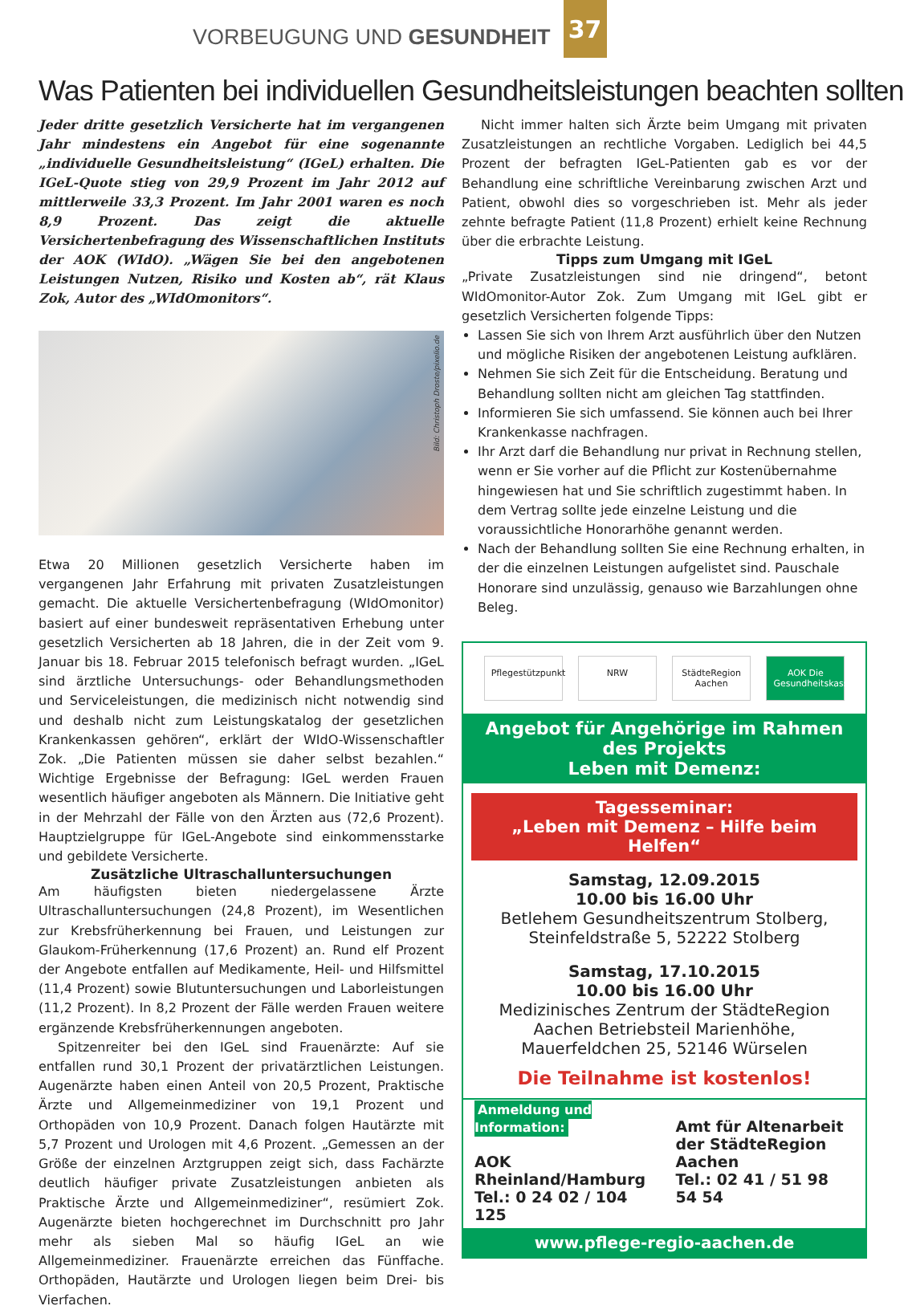VORBEUGUNG UND GESUNDHEIT
37
Was Patienten bei individuellen Gesundheitsleistungen beachten sollten
Jeder dritte gesetzlich Versicherte hat im vergangenen Jahr mindestens ein Angebot für eine sogenannte „individuelle Gesundheitsleistung“ (IGeL) erhalten. Die IGeL-Quote stieg von 29,9 Prozent im Jahr 2012 auf mittlerweile 33,3 Prozent. Im Jahr 2001 waren es noch 8,9 Prozent. Das zeigt die aktuelle Versichertenbefragung des Wissenschaftlichen Instituts der AOK (WIdO). „Wägen Sie bei den angebotenen Leistungen Nutzen, Risiko und Kosten ab“, rät Klaus Zok, Autor des „WIdOmonitors“.
Bild: Christoph Droste/pixelio.de
Etwa 20 Millionen gesetzlich Versicherte haben im vergangenen Jahr Erfahrung mit privaten Zusatzleistungen gemacht. Die aktuelle Versichertenbefragung (WIdOmonitor) basiert auf einer bundesweit repräsentativen Erhebung unter gesetzlich Versicherten ab 18 Jahren, die in der Zeit vom 9. Januar bis 18. Februar 2015 telefonisch befragt wurden. „IGeL sind ärztliche Untersuchungs- oder Behandlungsmethoden und Serviceleistungen, die medizinisch nicht notwendig sind und deshalb nicht zum Leistungskatalog der gesetzlichen Krankenkassen gehören“, erklärt der WIdO-Wissenschaftler Zok. „Die Patienten müssen sie daher selbst bezahlen.“ Wichtige Ergebnisse der Befragung: IGeL werden Frauen wesentlich häufiger angeboten als Männern. Die Initiative geht in der Mehrzahl der Fälle von den Ärzten aus (72,6 Prozent). Hauptzielgruppe für IGeL-Angebote sind einkommensstarke und gebildete Versicherte.
Zusätzliche Ultraschalluntersuchungen
Am häufigsten bieten niedergelassene Ärzte Ultraschalluntersuchungen (24,8 Prozent), im Wesentlichen zur Krebsfrüherkennung bei Frauen, und Leistungen zur Glaukom-Früherkennung (17,6 Prozent) an. Rund elf Prozent der Angebote entfallen auf Medikamente, Heil- und Hilfsmittel (11,4 Prozent) sowie Blutuntersuchungen und Laborleistungen (11,2 Prozent). In 8,2 Prozent der Fälle werden Frauen weitere ergänzende Krebsfrüherkennungen angeboten.
Spitzenreiter bei den IGeL sind Frauenärzte: Auf sie entfallen rund 30,1 Prozent der privatärztlichen Leistungen. Augenärzte haben einen Anteil von 20,5 Prozent, Praktische Ärzte und Allgemeinmediziner von 19,1 Prozent und Orthopäden von 10,9 Prozent. Danach folgen Hautärzte mit 5,7 Prozent und Urologen mit 4,6 Prozent. „Gemessen an der Größe der einzelnen Arztgruppen zeigt sich, dass Fachärzte deutlich häufiger private Zusatzleistungen anbieten als Praktische Ärzte und Allgemeinmediziner“, resümiert Zok. Augenärzte bieten hochgerechnet im Durchschnitt pro Jahr mehr als sieben Mal so häufig IGeL an wie Allgemeinmediziner. Frauenärzte erreichen das Fünffache. Orthopäden, Hautärzte und Urologen liegen beim Drei- bis Vierfachen.
Nicht immer halten sich Ärzte beim Umgang mit privaten Zusatzleistungen an rechtliche Vorgaben. Lediglich bei 44,5 Prozent der befragten IGeL-Patienten gab es vor der Behandlung eine schriftliche Vereinbarung zwischen Arzt und Patient, obwohl dies so vorgeschrieben ist. Mehr als jeder zehnte befragte Patient (11,8 Prozent) erhielt keine Rechnung über die erbrachte Leistung.
Tipps zum Umgang mit IGeL
„Private Zusatzleistungen sind nie dringend“, betont WIdOmonitor-Autor Zok. Zum Umgang mit IGeL gibt er gesetzlich Versicherten folgende Tipps:
Lassen Sie sich von Ihrem Arzt ausführlich über den Nutzen und mögliche Risiken der angebotenen Leistung aufklären.
Nehmen Sie sich Zeit für die Entscheidung. Beratung und Behandlung sollten nicht am gleichen Tag stattfinden.
Informieren Sie sich umfassend. Sie können auch bei Ihrer Krankenkasse nachfragen.
Ihr Arzt darf die Behandlung nur privat in Rechnung stellen, wenn er Sie vorher auf die Pflicht zur Kostenübernahme hingewiesen hat und Sie schriftlich zugestimmt haben. In dem Vertrag sollte jede einzelne Leistung und die voraussichtliche Honorarhöhe genannt werden.
Nach der Behandlung sollten Sie eine Rechnung erhalten, in der die einzelnen Leistungen aufgelistet sind. Pauschale Honorare sind unzulässig, genauso wie Barzahlungen ohne Beleg.
Pflegestützpunkt
NRW StädteRegion Aachen
AOK Die Gesundheitskasse.
Angebot für Angehörige im Rahmen des Projekts
Leben mit Demenz:
Tagesseminar:
„Leben mit Demenz – Hilfe beim Helfen“
Samstag, 12.09.2015
10.00 bis 16.00 Uhr
Betlehem Gesundheitszentrum Stolberg,
Steinfeldstraße 5, 52222 Stolberg
Samstag, 17.10.2015
10.00 bis 16.00 Uhr
Medizinisches Zentrum der StädteRegion
Aachen Betriebsteil Marienhöhe,
Mauerfeldchen 25, 52146 Würselen
Die Teilnahme ist kostenlos!
Anmeldung und Information:
AOK Rheinland/Hamburg
Tel.: 0 24 02 / 104 125
Amt für Altenarbeit der StädteRegion Aachen
Tel.: 02 41 / 51 98 54 54
www.pflege-regio-aachen.de